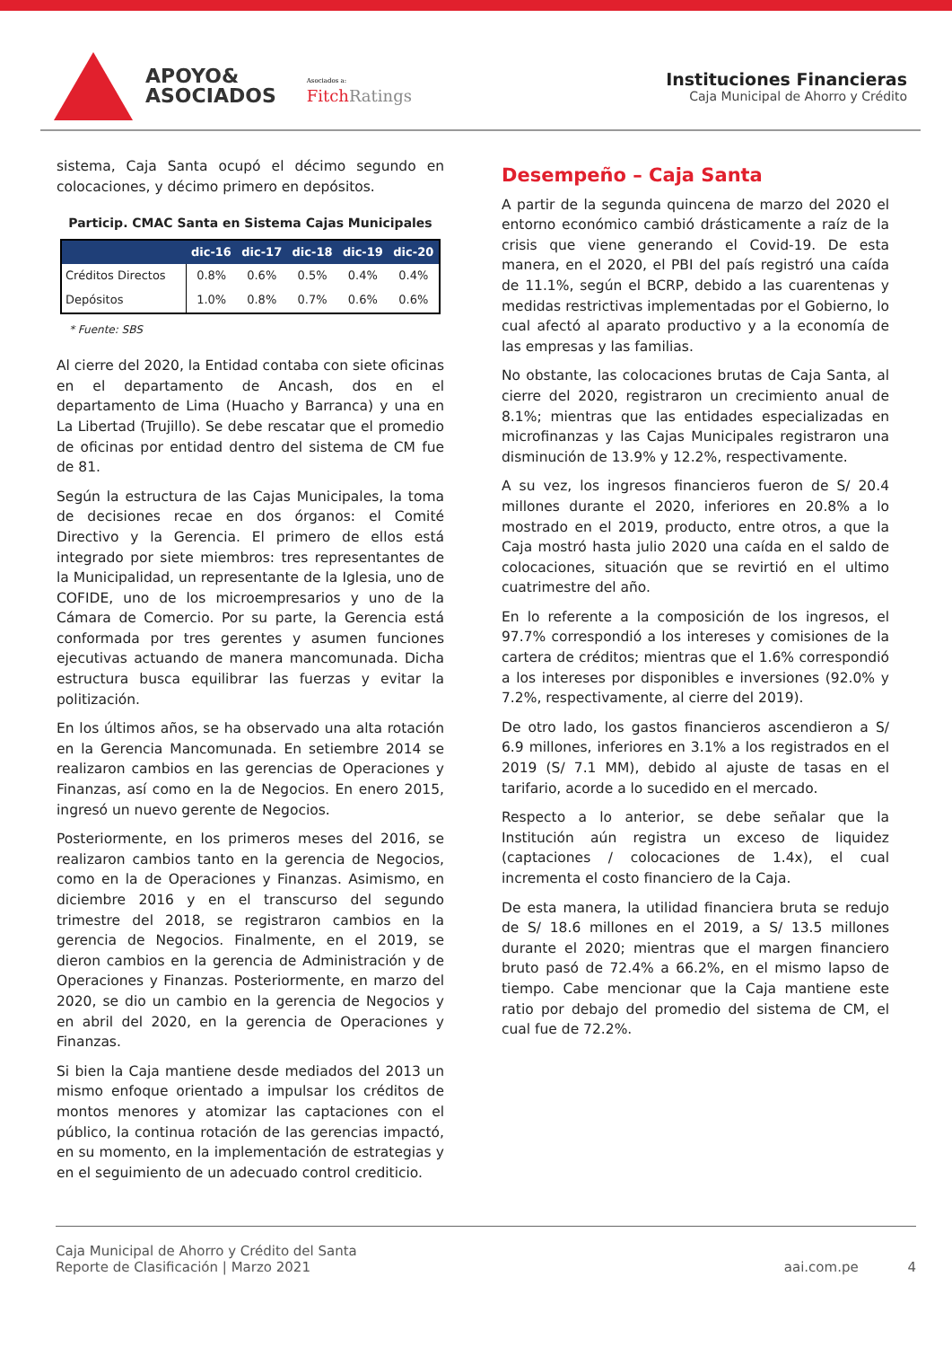APOYO&
ASOCIADOS
Asociados a:
FitchRatings
Instituciones Financieras
Caja Municipal de Ahorro y Crédito
sistema, Caja Santa ocupó el décimo segundo en colocaciones, y décimo primero en depósitos.
Particip. CMAC Santa en Sistema Cajas Municipales
| | dic-16 | dic-17 | dic-18 | dic-19 | dic-20 |
| --- | --- | --- | --- | --- | --- |
| Créditos Directos | 0.8% | 0.6% | 0.5% | 0.4% | 0.4% |
| Depósitos | 1.0% | 0.8% | 0.7% | 0.6% | 0.6% |
* Fuente: SBS
Al cierre del 2020, la Entidad contaba con siete oficinas en el departamento de Ancash, dos en el departamento de Lima (Huacho y Barranca) y una en La Libertad (Trujillo). Se debe rescatar que el promedio de oficinas por entidad dentro del sistema de CM fue de 81.
Según la estructura de las Cajas Municipales, la toma de decisiones recae en dos órganos: el Comité Directivo y la Gerencia. El primero de ellos está integrado por siete miembros: tres representantes de la Municipalidad, un representante de la Iglesia, uno de COFIDE, uno de los microempresarios y uno de la Cámara de Comercio. Por su parte, la Gerencia está conformada por tres gerentes y asumen funciones ejecutivas actuando de manera mancomunada. Dicha estructura busca equilibrar las fuerzas y evitar la politización.
En los últimos años, se ha observado una alta rotación en la Gerencia Mancomunada. En setiembre 2014 se realizaron cambios en las gerencias de Operaciones y Finanzas, así como en la de Negocios. En enero 2015, ingresó un nuevo gerente de Negocios.
Posteriormente, en los primeros meses del 2016, se realizaron cambios tanto en la gerencia de Negocios, como en la de Operaciones y Finanzas. Asimismo, en diciembre 2016 y en el transcurso del segundo trimestre del 2018, se registraron cambios en la gerencia de Negocios. Finalmente, en el 2019, se dieron cambios en la gerencia de Administración y de Operaciones y Finanzas. Posteriormente, en marzo del 2020, se dio un cambio en la gerencia de Negocios y en abril del 2020, en la gerencia de Operaciones y Finanzas.
Si bien la Caja mantiene desde mediados del 2013 un mismo enfoque orientado a impulsar los créditos de montos menores y atomizar las captaciones con el público, la continua rotación de las gerencias impactó, en su momento, en la implementación de estrategias y en el seguimiento de un adecuado control crediticio.
Desempeño – Caja Santa
A partir de la segunda quincena de marzo del 2020 el entorno económico cambió drásticamente a raíz de la crisis que viene generando el Covid-19. De esta manera, en el 2020, el PBI del país registró una caída de 11.1%, según el BCRP, debido a las cuarentenas y medidas restrictivas implementadas por el Gobierno, lo cual afectó al aparato productivo y a la economía de las empresas y las familias.
No obstante, las colocaciones brutas de Caja Santa, al cierre del 2020, registraron un crecimiento anual de 8.1%; mientras que las entidades especializadas en microfinanzas y las Cajas Municipales registraron una disminución de 13.9% y 12.2%, respectivamente.
A su vez, los ingresos financieros fueron de S/ 20.4 millones durante el 2020, inferiores en 20.8% a lo mostrado en el 2019, producto, entre otros, a que la Caja mostró hasta julio 2020 una caída en el saldo de colocaciones, situación que se revirtió en el ultimo cuatrimestre del año.
En lo referente a la composición de los ingresos, el 97.7% correspondió a los intereses y comisiones de la cartera de créditos; mientras que el 1.6% correspondió a los intereses por disponibles e inversiones (92.0% y 7.2%, respectivamente, al cierre del 2019).
De otro lado, los gastos financieros ascendieron a S/ 6.9 millones, inferiores en 3.1% a los registrados en el 2019 (S/ 7.1 MM), debido al ajuste de tasas en el tarifario, acorde a lo sucedido en el mercado.
Respecto a lo anterior, se debe señalar que la Institución aún registra un exceso de liquidez (captaciones / colocaciones de 1.4x), el cual incrementa el costo financiero de la Caja.
De esta manera, la utilidad financiera bruta se redujo de S/ 18.6 millones en el 2019, a S/ 13.5 millones durante el 2020; mientras que el margen financiero bruto pasó de 72.4% a 66.2%, en el mismo lapso de tiempo. Cabe mencionar que la Caja mantiene este ratio por debajo del promedio del sistema de CM, el cual fue de 72.2%.
Caja Municipal de Ahorro y Crédito del Santa
Reporte de Clasificación | Marzo 2021
aai.com.pe 4